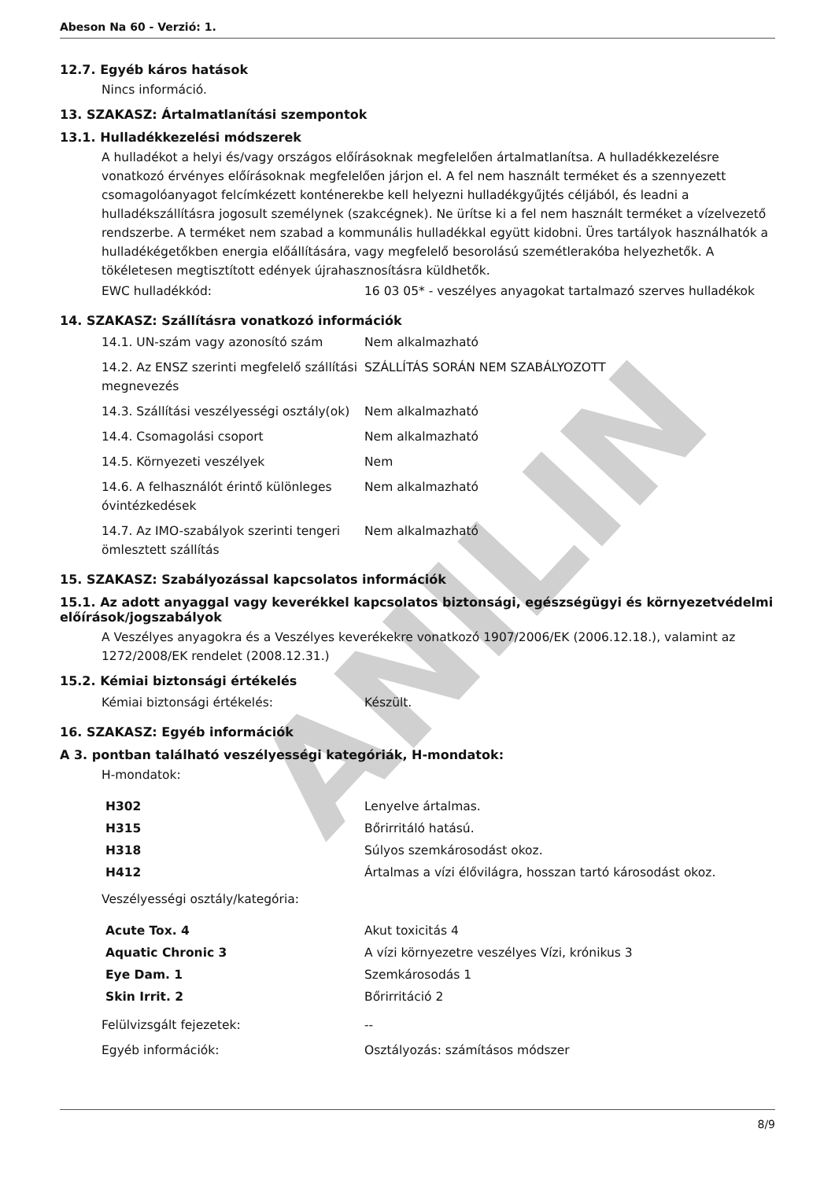ANILIN
Abeson Na 60 - Verzió: 1.
12.7. Egyéb káros hatások
Nincs információ.
13. SZAKASZ: Ártalmatlanítási szempontok
13.1. Hulladékkezelési módszerek
A hulladékot a helyi és/vagy országos előírásoknak megfelelően ártalmatlanítsa. A hulladékkezelésre vonatkozó érvényes előírásoknak megfelelően járjon el. A fel nem használt terméket és a szennyezett csomagolóanyagot felcímkézett konténerekbe kell helyezni hulladékgyűjtés céljából, és leadni a hulladékszállításra jogosult személynek (szakcégnek). Ne ürítse ki a fel nem használt terméket a vízelvezető rendszerbe. A terméket nem szabad a kommunális hulladékkal együtt kidobni. Üres tartályok használhatók a hulladékégetőkben energia előállítására, vagy megfelelő besorolású szemétlerakóba helyezhetők. A tökéletesen megtisztított edények újrahasznosításra küldhetők.
| EWC hulladékkód: | 16 03 05* - veszélyes anyagokat tartalmazó szerves hulladékok |
14. SZAKASZ: Szállításra vonatkozó információk
| 14.1. UN-szám vagy azonosító szám | Nem alkalmazható |
| 14.2. Az ENSZ szerinti megfelelő szállítási megnevezés | SZÁLLÍTÁS SORÁN NEM SZABÁLYOZOTT |
| 14.3. Szállítási veszélyességi osztály(ok) | Nem alkalmazható |
| 14.4. Csomagolási csoport | Nem alkalmazható |
| 14.5. Környezeti veszélyek | Nem |
| 14.6. A felhasználót érintő különleges óvintézkedések | Nem alkalmazható |
| 14.7. Az IMO-szabályok szerinti tengeri ömlesztett szállítás | Nem alkalmazható |
15. SZAKASZ: Szabályozással kapcsolatos információk
15.1. Az adott anyaggal vagy keverékkel kapcsolatos biztonsági, egészségügyi és környezetvédelmi előírások/jogszabályok
A Veszélyes anyagokra és a Veszélyes keverékekre vonatkozó 1907/2006/EK (2006.12.18.), valamint az 1272/2008/EK rendelet (2008.12.31.)
15.2. Kémiai biztonsági értékelés
| Kémiai biztonsági értékelés: | Készült. |
16. SZAKASZ: Egyéb információk
A 3. pontban található veszélyességi kategóriák, H-mondatok:
H-mondatok:
| H302 | Lenyelve ártalmas. |
| H315 | Bőrirritáló hatású. |
| H318 | Súlyos szemkárosodást okoz. |
| H412 | Ártalmas a vízi élővilágra, hosszan tartó károsodást okoz. |
Veszélyességi osztály/kategória:
| Acute Tox. 4 | Akut toxicitás 4 |
| Aquatic Chronic 3 | A vízi környezetre veszélyes Vízi, krónikus 3 |
| Eye Dam. 1 | Szemkárosodás 1 |
| Skin Irrit. 2 | Bőrirritáció 2 |
| Felülvizsgált fejezetek: | -- |
| Egyéb információk: | Osztályozás: számításos módszer |
8/9